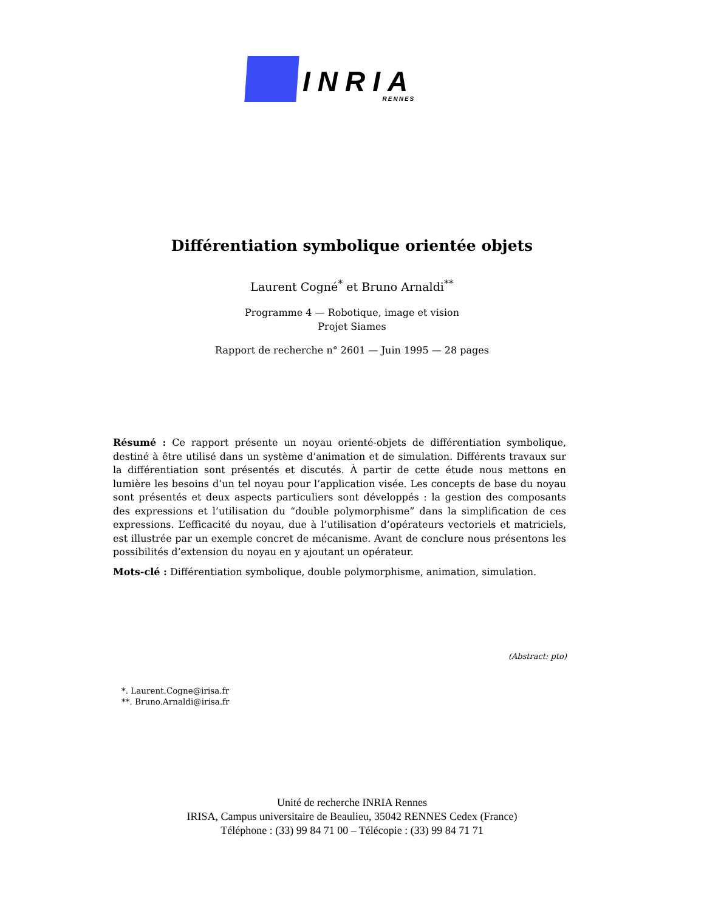INRIA
RENNES
Différentiation symbolique orientée objets
Laurent Cogné<sup>*</sup> et Bruno Arnaldi<sup>**</sup>
Programme 4 — Robotique, image et vision
Projet Siames
Rapport de recherche n° 2601 — Juin 1995 — 28 pages
Résumé : Ce rapport présente un noyau orienté-objets de différentiation symbolique, destiné à être utilisé dans un système d’animation et de simulation. Différents travaux sur la différentiation sont présentés et discutés. À partir de cette étude nous mettons en lumière les besoins d’un tel noyau pour l’application visée. Les concepts de base du noyau sont présentés et deux aspects particuliers sont développés : la gestion des composants des expressions et l’utilisation du “double polymorphisme” dans la simplification de ces expressions. L’efficacité du noyau, due à l’utilisation d’opérateurs vectoriels et matriciels, est illustrée par un exemple concret de mécanisme. Avant de conclure nous présentons les possibilités d’extension du noyau en y ajoutant un opérateur.
Mots-clé : Différentiation symbolique, double polymorphisme, animation, simulation.
(Abstract: pto)
*. Laurent.Cogne@irisa.fr
**. Bruno.Arnaldi@irisa.fr
Unité de recherche INRIA Rennes
IRISA, Campus universitaire de Beaulieu, 35042 RENNES Cedex (France)
Téléphone : (33) 99 84 71 00 – Télécopie : (33) 99 84 71 71